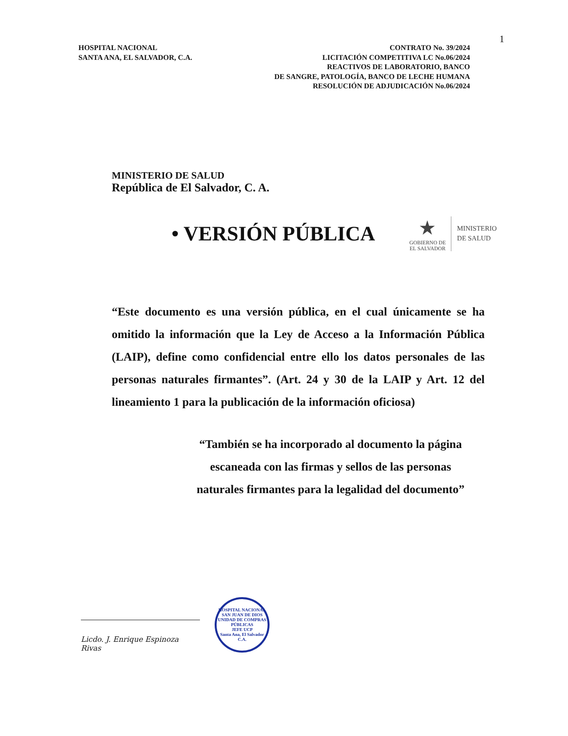1
HOSPITAL NACIONAL
SANTA ANA, EL SALVADOR, C.A.
CONTRATO No. 39/2024
LICITACIÓN COMPETITIVA LC No.06/2024
REACTIVOS DE LABORATORIO, BANCO
DE SANGRE, PATOLOGÍA, BANCO DE LECHE HUMANA
RESOLUCIÓN DE ADJUDICACIÓN No.06/2024
MINISTERIO DE SALUD
República de El Salvador, C. A.
• VERSIÓN PÚBLICA
★
GOBIERNO DE
EL SALVADOR
MINISTERIO
DE SALUD
“Este documento es una versión pública, en el cual únicamente se ha omitido la información que la Ley de Acceso a la Información Pública (LAIP), define como confidencial entre ello los datos personales de las personas naturales firmantes”. (Art. 24 y 30 de la LAIP y Art. 12 del lineamiento 1 para la publicación de la información oficiosa)
“También se ha incorporado al documento la página escaneada con las firmas y sellos de las personas naturales firmantes para la legalidad del documento”
Licdo. J. Enrique Espinoza Rivas
HOSPITAL NACIONAL SAN JUAN DE DIOS
UNIDAD DE COMPRAS PÚBLICAS
JEFE UCP
Santa Ana, El Salvador C.A.